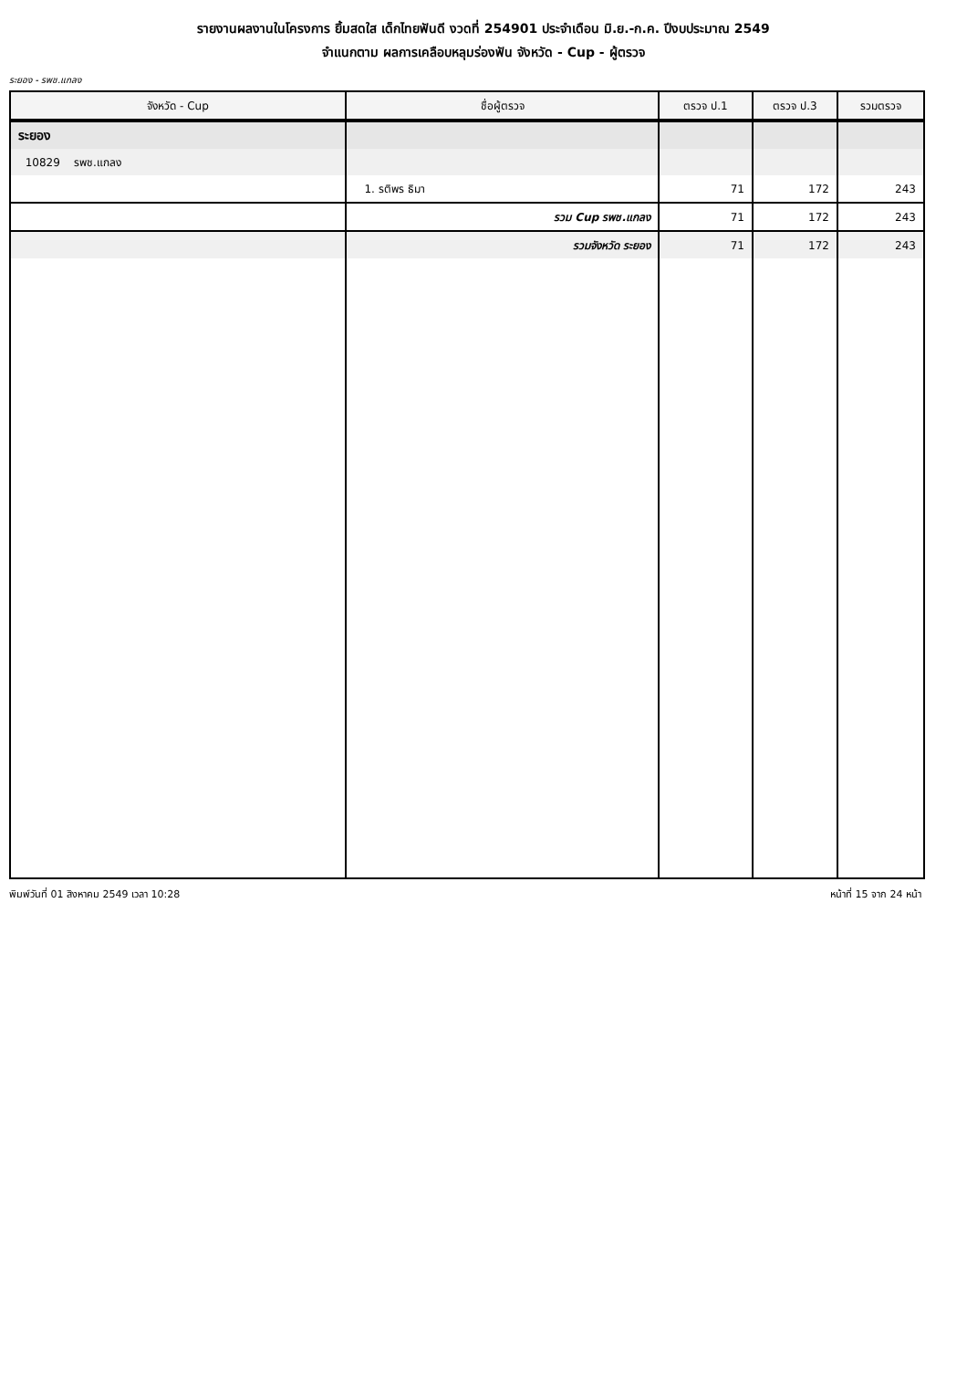รายงานผลงานในโครงการ ยิ้มสดใส เด็กไทยฟันดี งวดที่ 254901 ประจำเดือน มิ.ย.-ก.ค. ปีงบประมาณ 2549
จำแนกตาม ผลการเคลือบหลุมร่องฟัน จังหวัด - Cup - ผู้ตรวจ
ระยอง - รพช.แกลง
| จังหวัด - Cup | ชื่อผู้ตรวจ | ตรวจ ป.1 | ตรวจ ป.3 | รวมตรวจ |
| --- | --- | --- | --- | --- |
| ระยอง | | | | |
| 10829 รพช.แกลง | | | | |
| | 1. รติพร ธิมา | 71 | 172 | 243 |
| | รวม Cup รพช.แกลง | 71 | 172 | 243 |
| | รวมจังหวัด ระยอง | 71 | 172 | 243 |
พิมพ์วันที่ 01 สิงหาคม 2549 เวลา 10:28 หน้าที่ 15 จาก 24 หน้า